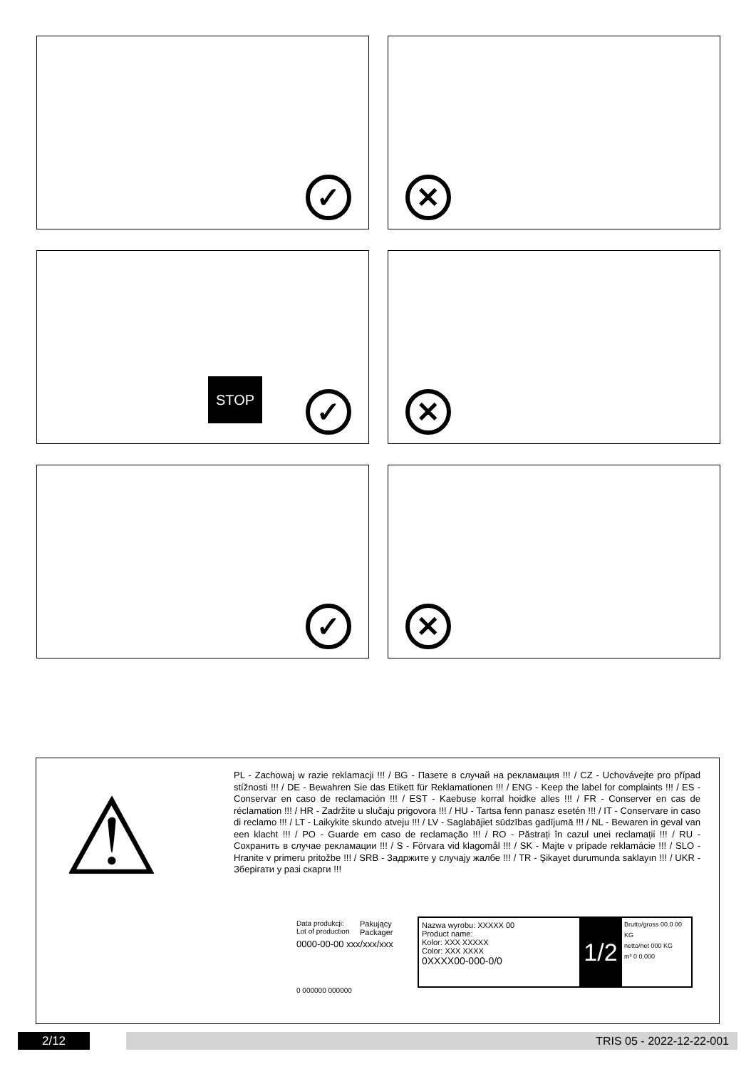✓
✕
STOP ✓
✕
✓
✕
⚠
PL - Zachowaj w razie reklamacji !!! / BG - Пазете в случай на рекламация !!! / CZ - Uchovávejte pro případ stížnosti !!! / DE - Bewahren Sie das Etikett für Reklamationen !!! / ENG - Keep the label for complaints !!! / ES - Conservar en caso de reclamación !!! / EST - Kaebuse korral hoidke alles !!! / FR - Conserver en cas de réclamation !!! / HR - Zadržite u slučaju prigovora !!! / HU - Tartsa fenn panasz esetén !!! / IT - Conservare in caso di reclamo !!! / LT - Laikykite skundo atveju !!! / LV - Saglabājiet sūdzības gadījumā !!! / NL - Bewaren in geval van een klacht !!! / PO - Guarde em caso de reclamação !!! / RO - Păstrați în cazul unei reclamații !!! / RU - Сохранить в случае рекламации !!! / S - Förvara vid klagomål !!! / SK - Majte v prípade reklamácie !!! / SLO - Hranite v primeru pritožbe !!! / SRB - Задржите у случају жалбе !!! / TR - Şikayet durumunda saklayın !!! / UKR - Зберігати у разі скарги !!!
Data produkcji:
Lot of production
Pakujący
Packager
0000-00-00 xxx/xxx/xxx
0 000000 000000
Nazwa wyrobu: XXXXX 00
Product name:
Kolor: XXX XXXXX
Color: XXX XXXX
0XXXX00-000-0/0
1/2
Brutto/gross 00.0 00 KG
netto/net 000 KG
m³ 0 0.000
2/12 TRIS 05 - 2022-12-22-001